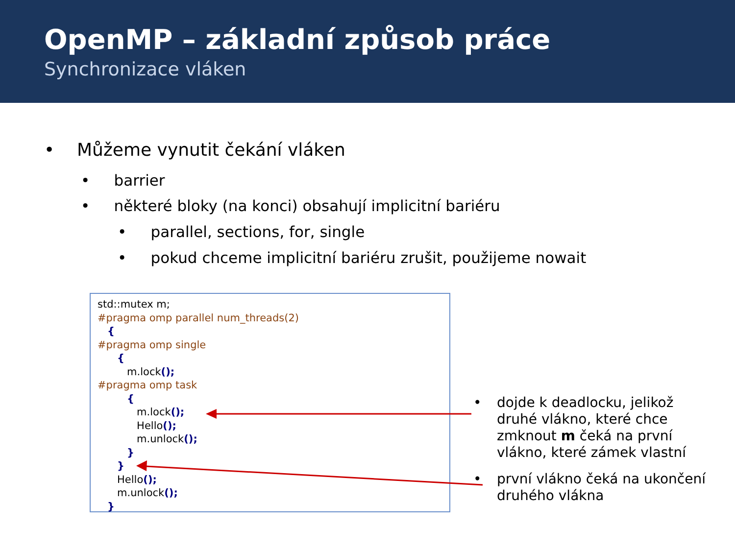OpenMP – základní způsob práce
Synchronizace vláken
• Můžeme vynutit čekání vláken
• barrier
• některé bloky (na konci) obsahují implicitní bariéru
• parallel, sections, for, single
• pokud chceme implicitní bariéru zrušit, použijeme nowait
std::mutex m; #pragma omp parallel num_threads(2) { #pragma omp single { m.lock(); #pragma omp task { m.lock(); Hello(); m.unlock(); } } Hello(); m.unlock(); }
• dojde k deadlocku, jelikož druhé vlákno, které chce zmknout m čeká na první vlákno, které zámek vlastní
• první vlákno čeká na ukončení druhého vlákna